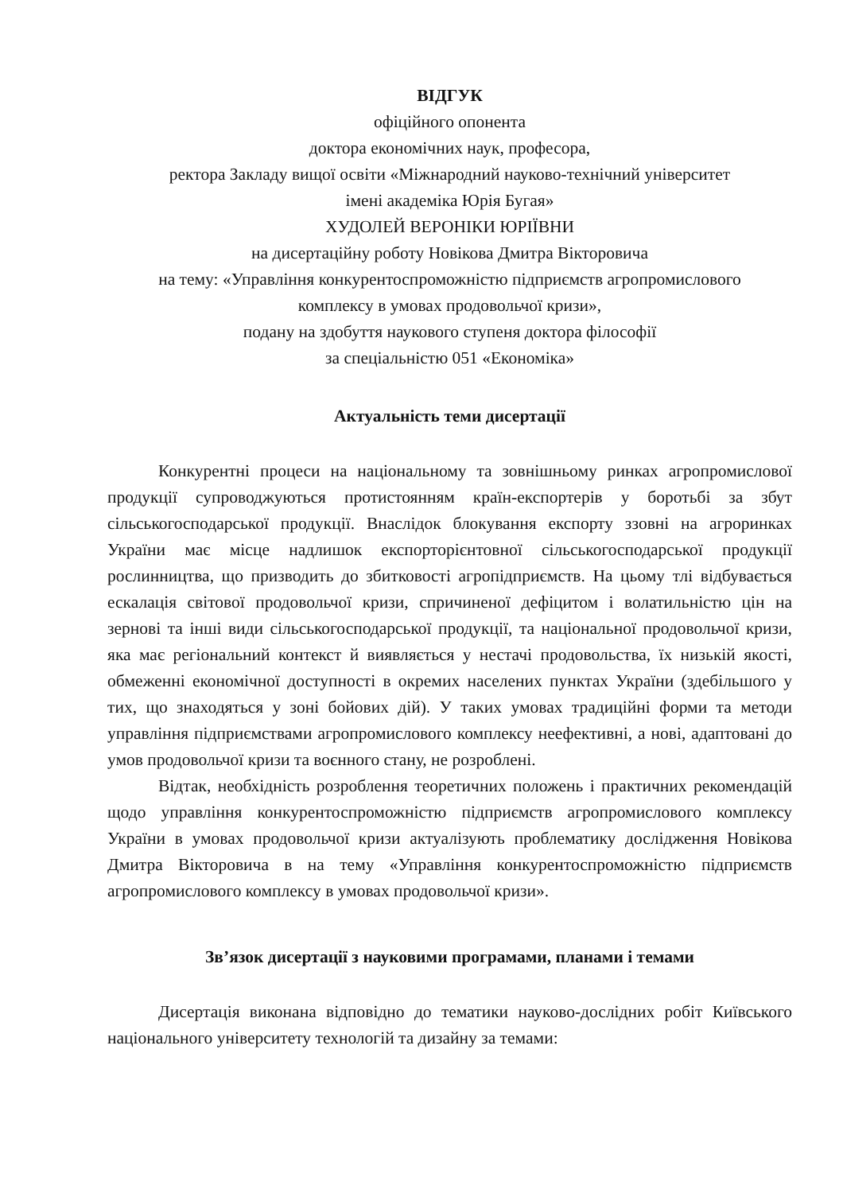ВІДГУК
офіційного опонента
доктора економічних наук, професора,
ректора Закладу вищої освіти «Міжнародний науково-технічний університет
імені академіка Юрія Бугая»
ХУДОЛЕЙ ВЕРОНІКИ ЮРІЇВНИ
на дисертаційну роботу Новікова Дмитра Вікторовича
на тему: «Управління конкурентоспроможністю підприємств агропромислового
комплексу в умовах продовольчої кризи»,
подану на здобуття наукового ступеня доктора філософії
за спеціальністю 051 «Економіка»
Актуальність теми дисертації
Конкурентні процеси на національному та зовнішньому ринках агропромислової продукції супроводжуються протистоянням країн-експортерів у боротьбі за збут сільськогосподарської продукції. Внаслідок блокування експорту ззовні на агроринках України має місце надлишок експорторієнтовної сільськогосподарської продукції рослинництва, що призводить до збитковості агропідприємств. На цьому тлі відбувається ескалація світової продовольчої кризи, спричиненої дефіцитом і волатильністю цін на зернові та інші види сільськогосподарської продукції, та національної продовольчої кризи, яка має регіональний контекст й виявляється у нестачі продовольства, їх низькій якості, обмеженні економічної доступності в окремих населених пунктах України (здебільшого у тих, що знаходяться у зоні бойових дій). У таких умовах традиційні форми та методи управління підприємствами агропромислового комплексу неефективні, а нові, адаптовані до умов продовольчої кризи та воєнного стану, не розроблені.
Відтак, необхідність розроблення теоретичних положень і практичних рекомендацій щодо управління конкурентоспроможністю підприємств агропромислового комплексу України в умовах продовольчої кризи актуалізують проблематику дослідження Новікова Дмитра Вікторовича в на тему «Управління конкурентоспроможністю підприємств агропромислового комплексу в умовах продовольчої кризи».
Зв’язок дисертації з науковими програмами, планами і темами
Дисертація виконана відповідно до тематики науково-дослідних робіт Київського національного університету технологій та дизайну за темами: